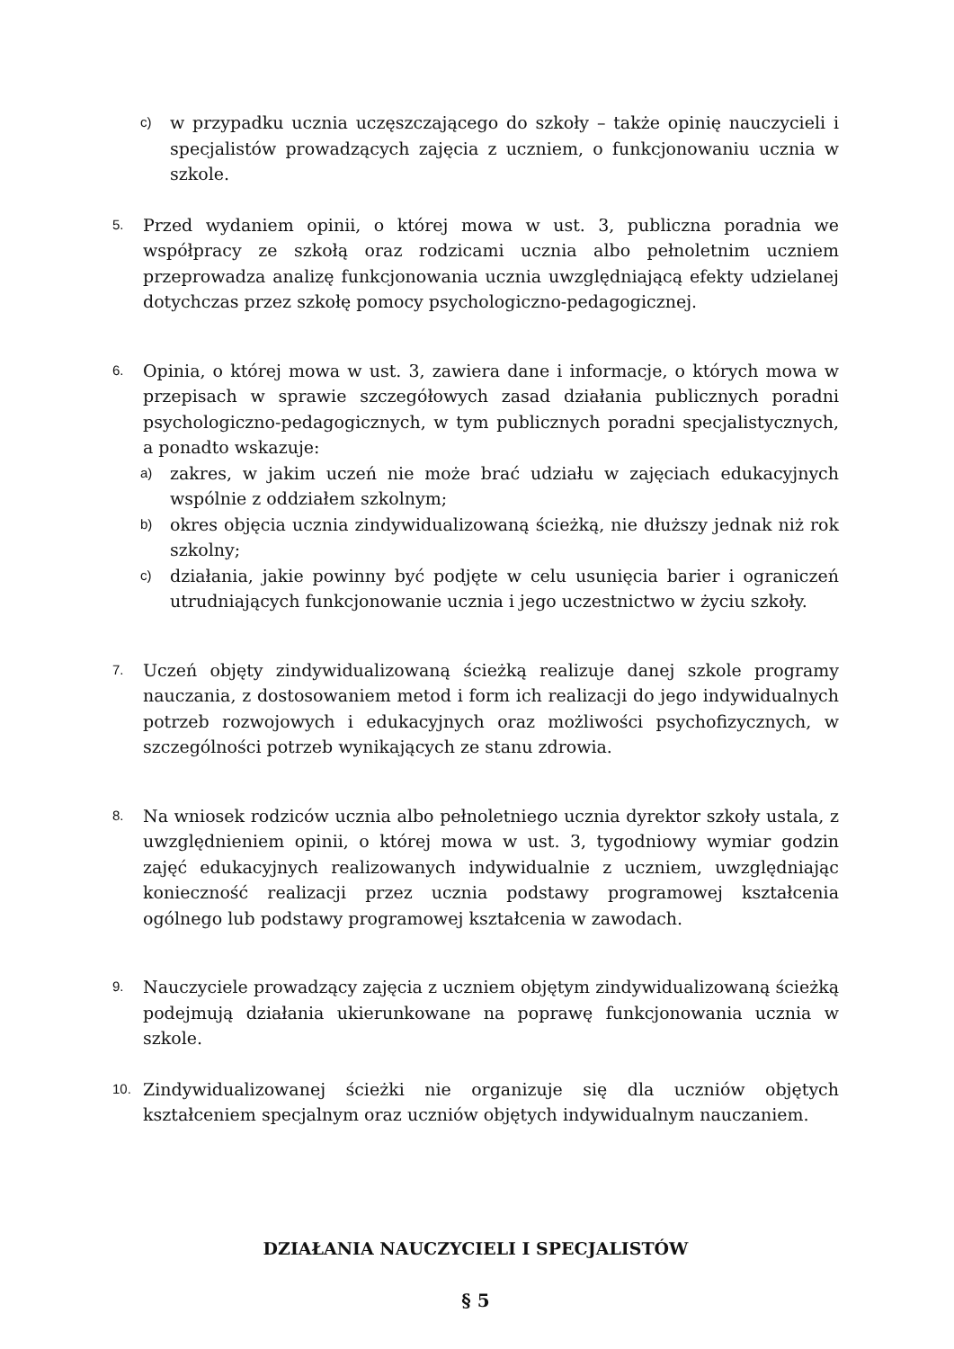c) w przypadku ucznia uczęszczającego do szkoły – także opinię nauczycieli i specjalistów prowadzących zajęcia z uczniem, o funkcjonowaniu ucznia w szkole.
5. Przed wydaniem opinii, o której mowa w ust. 3, publiczna poradnia we współpracy ze szkołą oraz rodzicami ucznia albo pełnoletnim uczniem przeprowadza analizę funkcjonowania ucznia uwzględniającą efekty udzielanej dotychczas przez szkołę pomocy psychologiczno-pedagogicznej.
6. Opinia, o której mowa w ust. 3, zawiera dane i informacje, o których mowa w przepisach w sprawie szczegółowych zasad działania publicznych poradni psychologiczno-pedagogicznych, w tym publicznych poradni specjalistycznych, a ponadto wskazuje:
a) zakres, w jakim uczeń nie może brać udziału w zajęciach edukacyjnych wspólnie z oddziałem szkolnym;
b) okres objęcia ucznia zindywidualizowaną ścieżką, nie dłuższy jednak niż rok szkolny;
c) działania, jakie powinny być podjęte w celu usunięcia barier i ograniczeń utrudniających funkcjonowanie ucznia i jego uczestnictwo w życiu szkoły.
7. Uczeń objęty zindywidualizowaną ścieżką realizuje danej szkole programy nauczania, z dostosowaniem metod i form ich realizacji do jego indywidualnych potrzeb rozwojowych i edukacyjnych oraz możliwości psychofizycznych, w szczególności potrzeb wynikających ze stanu zdrowia.
8. Na wniosek rodziców ucznia albo pełnoletniego ucznia dyrektor szkoły ustala, z uwzględnieniem opinii, o której mowa w ust. 3, tygodniowy wymiar godzin zajęć edukacyjnych realizowanych indywidualnie z uczniem, uwzględniając konieczność realizacji przez ucznia podstawy programowej kształcenia ogólnego lub podstawy programowej kształcenia w zawodach.
9. Nauczyciele prowadzący zajęcia z uczniem objętym zindywidualizowaną ścieżką podejmują działania ukierunkowane na poprawę funkcjonowania ucznia w szkole.
10. Zindywidualizowanej ścieżki nie organizuje się dla uczniów objętych kształceniem specjalnym oraz uczniów objętych indywidualnym nauczaniem.
DZIAŁANIA NAUCZYCIELI I SPECJALISTÓW
§ 5